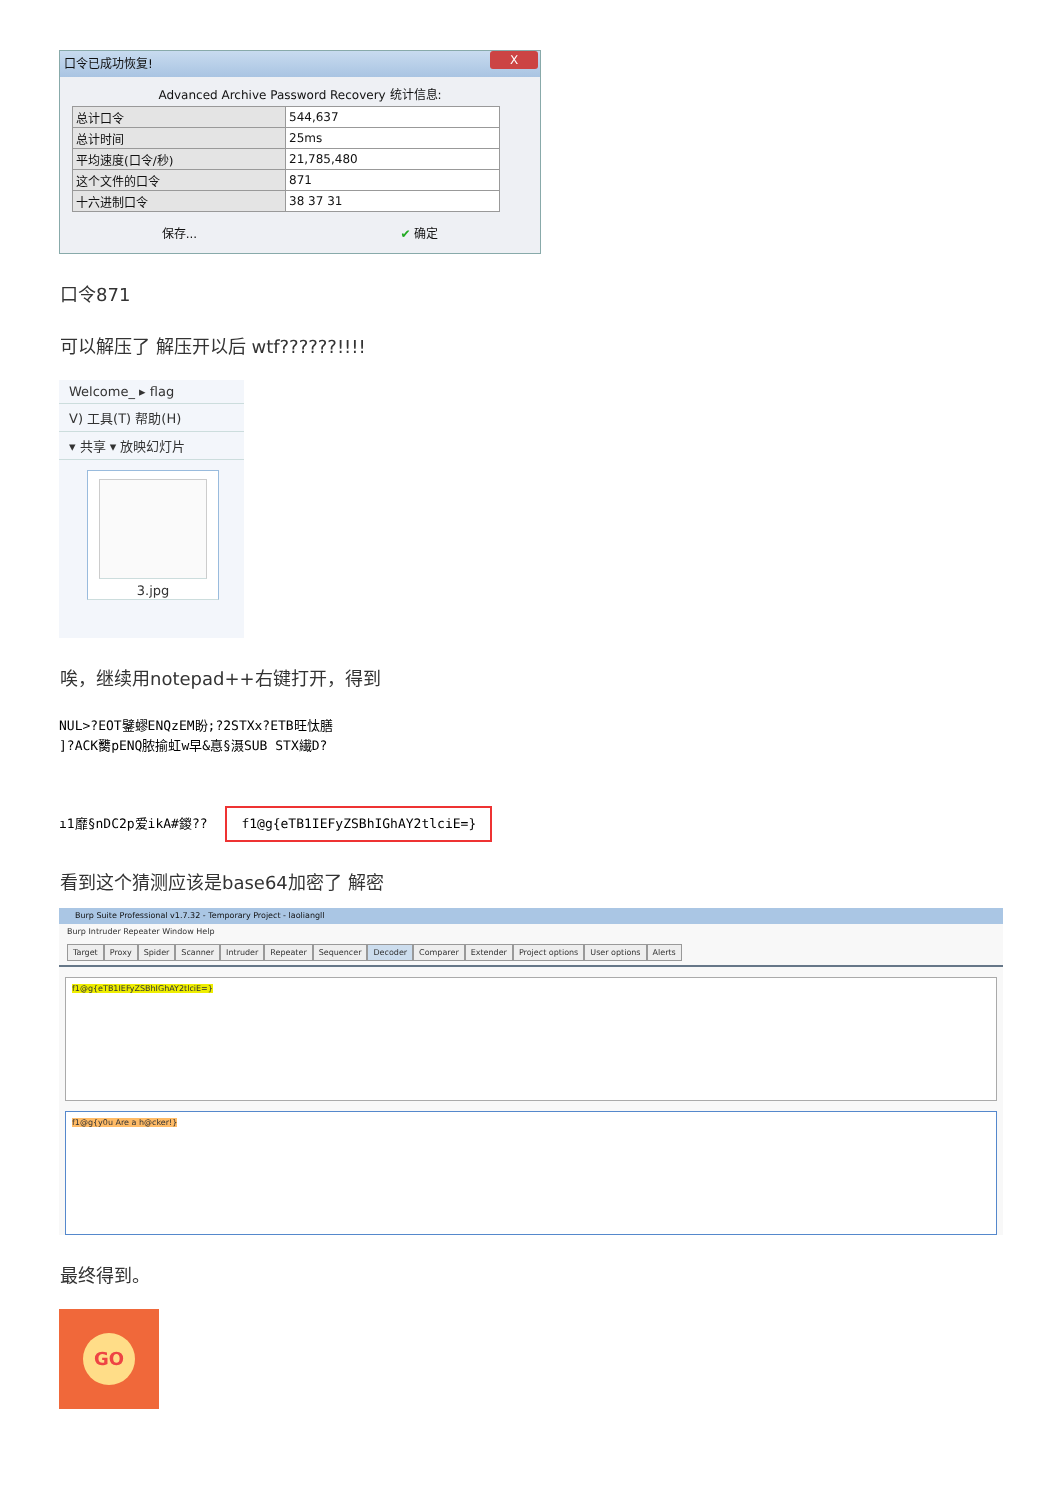口令已成功恢复! X
Advanced Archive Password Recovery 统计信息:
| 总计口令 | 544,637 |
| 总计时间 | 25ms |
| 平均速度(口令/秒) | 21,785,480 |
| 这个文件的口令 | 871 |
| 十六进制口令 | 38 37 31 |
保存... ✔ 确定
口令871
可以解压了 解压开以后 wtf??????!!!!
Welcome_ ▸ flag
V) 工具(T) 帮助(H)
▾ 共享 ▾ 放映幻灯片
3.jpg
唉，继续用notepad++右键打开，得到
NUL>?EOT鐾蟉ENQzEM盼;?2STXx?ETB旺忲膳
]?ACK臡pENQ脓揄虹w早&惪§滠SUB STX繊D?
ı1靡§nDC2p爱ikA#鍐?? f1@g{eTB1IEFyZSBhIGhAY2tlciE=}
看到这个猜测应该是base64加密了 解密
Burp Suite Professional v1.7.32 - Temporary Project - laoliangll
Burp Intruder Repeater Window Help
Target Proxy Spider Scanner Intruder Repeater Sequencer Decoder Comparer Extender Project options User options Alerts
f1@g{eTB1IEFyZSBhIGhAY2tlciE=}
f1@g{y0u Are a h@cker!}
最终得到。
GO